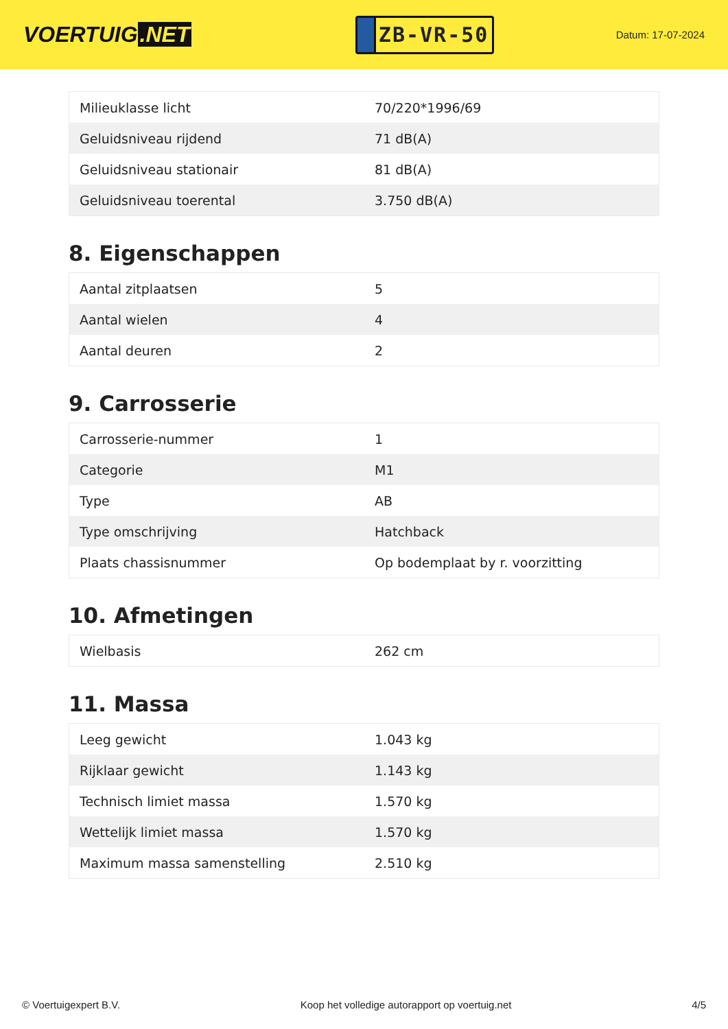VOERTUIG.NET
ZB-VR-50
Datum: 17-07-2024
| Milieuklasse licht | 70/220*1996/69 |
| Geluidsniveau rijdend | 71 dB(A) |
| Geluidsniveau stationair | 81 dB(A) |
| Geluidsniveau toerental | 3.750 dB(A) |
8. Eigenschappen
| Aantal zitplaatsen | 5 |
| Aantal wielen | 4 |
| Aantal deuren | 2 |
9. Carrosserie
| Carrosserie-nummer | 1 |
| Categorie | M1 |
| Type | AB |
| Type omschrijving | Hatchback |
| Plaats chassisnummer | Op bodemplaat by r. voorzitting |
10. Afmetingen
| Wielbasis | 262 cm |
11. Massa
| Leeg gewicht | 1.043 kg |
| Rijklaar gewicht | 1.143 kg |
| Technisch limiet massa | 1.570 kg |
| Wettelijk limiet massa | 1.570 kg |
| Maximum massa samenstelling | 2.510 kg |
© Voertuigexpert B.V. Koop het volledige autorapport op voertuig.net 4/5